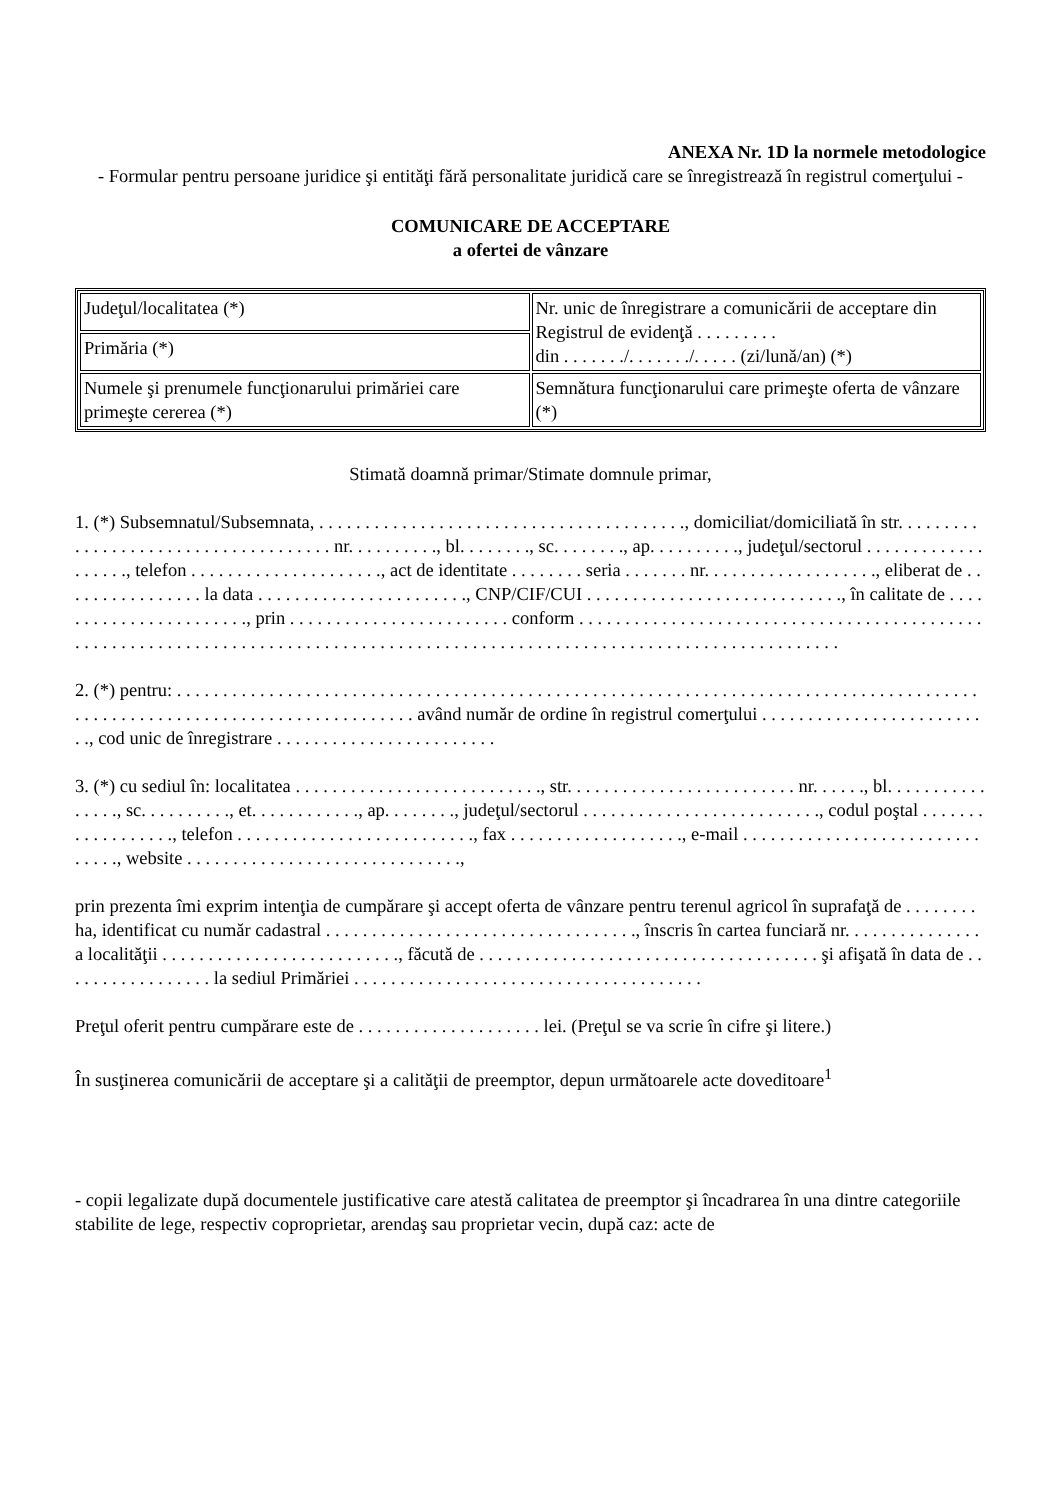ANEXA Nr. 1D la normele metodologice
- Formular pentru persoane juridice şi entităţi fără personalitate juridică care se înregistrează în registrul comerţului -
COMUNICARE DE ACCEPTARE
a ofertei de vânzare
| Judeţul/localitatea (*) | Nr. unic de înregistrare a comunicării de acceptare din Registrul de evidenţă . . . . . . . . . din . . . . . . ./. . . . . . ./. . . . . (zi/lună/an) (*) |
| Primăria (*) | |
| Numele şi prenumele funcţionarului primăriei care primeşte cererea (*) | Semnătura funcţionarului care primeşte oferta de vânzare (*) |
Stimată doamnă primar/Stimate domnule primar,
1. (*) Subsemnatul/Subsemnata, . . . . . . . . . . . . . . . . . . . . . . . . . . . . . . . . . . . . . . . ., domiciliat/domiciliată în str. . . . . . . . . . . . . . . . . . . . . . . . . . . . . . . . . . . . . nr. . . . . . . . . ., bl. . . . . . . ., sc. . . . . . . ., ap. . . . . . . . . ., judeţul/sectorul . . . . . . . . . . . . . . . . . . ., telefon . . . . . . . . . . . . . . . . . . . . ., act de identitate . . . . . . . . seria . . . . . . . nr. . . . . . . . . . . . . . . . . . ., eliberat de . . . . . . . . . . . . . . . . la data . . . . . . . . . . . . . . . . . . . . . . ., CNP/CIF/CUI . . . . . . . . . . . . . . . . . . . . . . . . . . . ., în calitate de . . . . . . . . . . . . . . . . . . . . . . ., prin . . . . . . . . . . . . . . . . . . . . . . . . conform . . . . . . . . . . . . . . . . . . . . . . . . . . . . . . . . . . . . . . . . . . . . . . . . . . . . . . . . . . . . . . . . . . . . . . . . . . . . . . . . . . . . . . . . . . . . . . . . . . . . . . . . . . . . . . . . . . . . . . . . . . . . . . .
2. (*) pentru: . . . . . . . . . . . . . . . . . . . . . . . . . . . . . . . . . . . . . . . . . . . . . . . . . . . . . . . . . . . . . . . . . . . . . . . . . . . . . . . . . . . . . . . . . . . . . . . . . . . . . . . . . . . . . . . . . . . . . . . . . . . . având număr de ordine în registrul comerţului . . . . . . . . . . . . . . . . . . . . . . . . . ., cod unic de înregistrare . . . . . . . . . . . . . . . . . . . . . . . .
3. (*) cu sediul în: localitatea . . . . . . . . . . . . . . . . . . . . . . . . . . ., str. . . . . . . . . . . . . . . . . . . . . . . . . nr. . . . . ., bl. . . . . . . . . . . . . . . ., sc. . . . . . . . . ., et. . . . . . . . . . . ., ap. . . . . . . ., judeţul/sectorul . . . . . . . . . . . . . . . . . . . . . . . . . ., codul poştal . . . . . . . . . . . . . . . . . ., telefon . . . . . . . . . . . . . . . . . . . . . . . . . ., fax . . . . . . . . . . . . . . . . . . ., e-mail . . . . . . . . . . . . . . . . . . . . . . . . . . . . . . ., website . . . . . . . . . . . . . . . . . . . . . . . . . . . . . .,
prin prezenta îmi exprim intenţia de cumpărare şi accept oferta de vânzare pentru terenul agricol în suprafaţă de . . . . . . . . ha, identificat cu număr cadastral . . . . . . . . . . . . . . . . . . . . . . . . . . . . . . . . . ., înscris în cartea funciară nr. . . . . . . . . . . . . . . a localităţii . . . . . . . . . . . . . . . . . . . . . . . . . ., făcută de . . . . . . . . . . . . . . . . . . . . . . . . . . . . . . . . . . . . . şi afişată în data de . . . . . . . . . . . . . . . . . la sediul Primăriei . . . . . . . . . . . . . . . . . . . . . . . . . . . . . . . . . . . . . .
Preţul oferit pentru cumpărare este de . . . . . . . . . . . . . . . . . . . . lei. (Preţul se va scrie în cifre şi litere.)
În susţinerea comunicării de acceptare şi a calităţii de preemptor, depun următoarele acte doveditoare<sup>1</sup>
- copii legalizate după documentele justificative care atestă calitatea de preemptor şi încadrarea în una dintre categoriile stabilite de lege, respectiv coproprietar, arendaş sau proprietar vecin, după caz: acte de